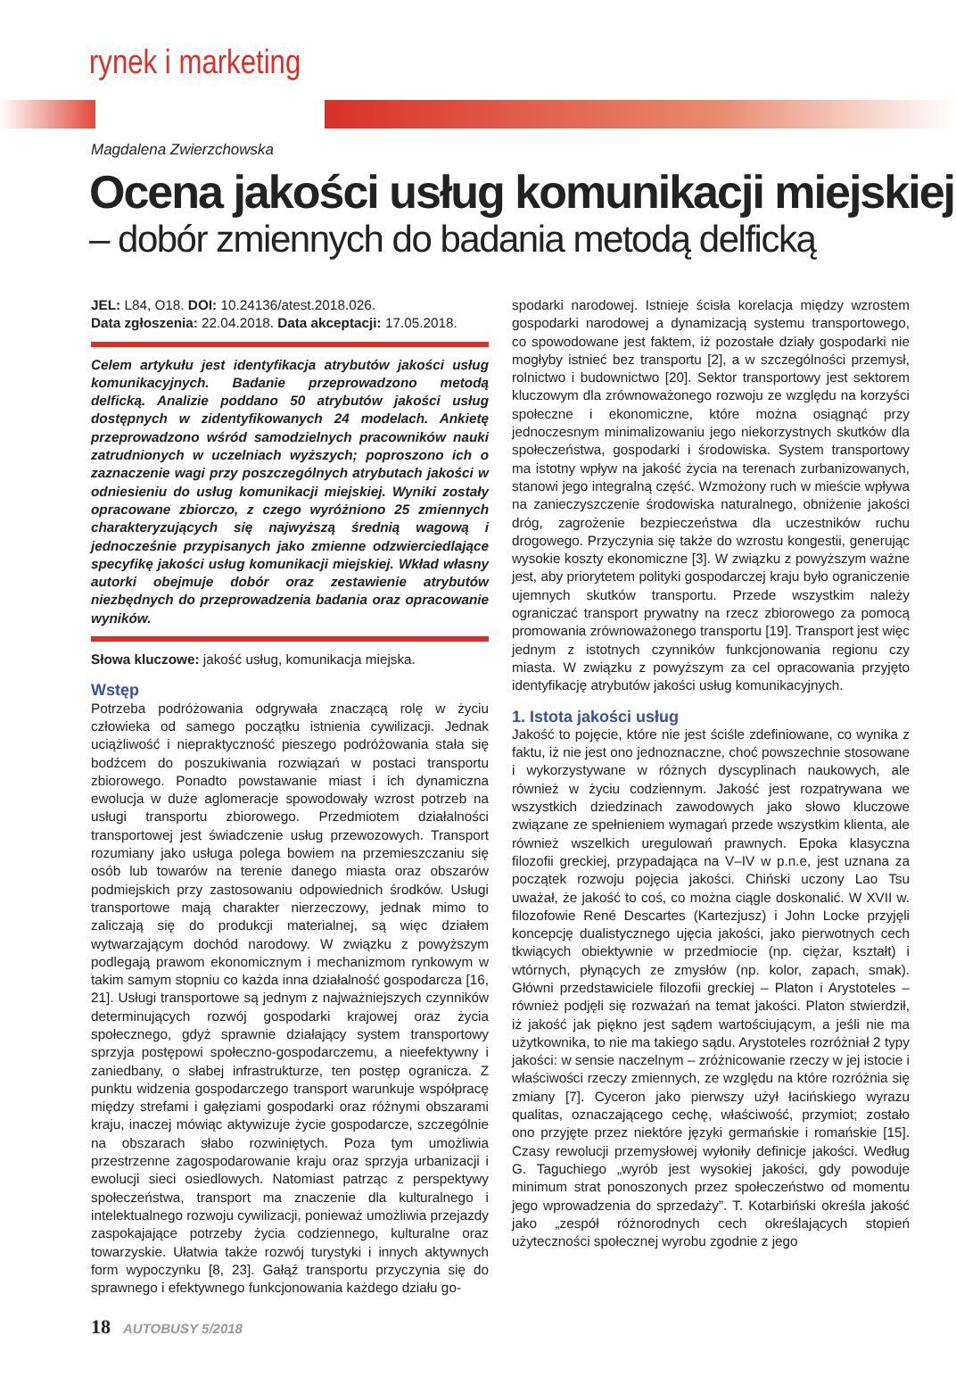rynek i marketing
Magdalena Zwierzchowska
Ocena jakości usług komunikacji miejskiej
– dobór zmiennych do badania metodą delficką
JEL: L84, O18. DOI: 10.24136/atest.2018.026.
Data zgłoszenia: 22.04.2018. Data akceptacji: 17.05.2018.
Celem artykułu jest identyfikacja atrybutów jakości usług komunikacyjnych. Badanie przeprowadzono metodą delficką. Analizie poddano 50 atrybutów jakości usług dostępnych w zidentyfikowanych 24 modelach. Ankietę przeprowadzono wśród samodzielnych pracowników nauki zatrudnionych w uczelniach wyższych; poproszono ich o zaznaczenie wagi przy poszczególnych atrybutach jakości w odniesieniu do usług komunikacji miejskiej. Wyniki zostały opracowane zbiorczo, z czego wyróżniono 25 zmiennych charakteryzujących się najwyższą średnią wagową i jednocześnie przypisanych jako zmienne odzwierciedlające specyfikę jakości usług komunikacji miejskiej. Wkład własny autorki obejmuje dobór oraz zestawienie atrybutów niezbędnych do przeprowadzenia badania oraz opracowanie wyników.
Słowa kluczowe: jakość usług, komunikacja miejska.
Wstęp
Potrzeba podróżowania odgrywała znaczącą rolę w życiu człowieka od samego początku istnienia cywilizacji. Jednak uciążliwość i niepraktyczność pieszego podróżowania stała się bodźcem do poszukiwania rozwiązań w postaci transportu zbiorowego. Ponadto powstawanie miast i ich dynamiczna ewolucja w duże aglomeracje spowodowały wzrost potrzeb na usługi transportu zbiorowego. Przedmiotem działalności transportowej jest świadczenie usług przewozowych. Transport rozumiany jako usługa polega bowiem na przemieszczaniu się osób lub towarów na terenie danego miasta oraz obszarów podmiejskich przy zastosowaniu odpowiednich środków. Usługi transportowe mają charakter nierzeczowy, jednak mimo to zaliczają się do produkcji materialnej, są więc działem wytwarzającym dochód narodowy. W związku z powyższym podlegają prawom ekonomicznym i mechanizmom rynkowym w takim samym stopniu co każda inna działalność gospodarcza [16, 21]. Usługi transportowe są jednym z najważniejszych czynników determinujących rozwój gospodarki krajowej oraz życia społecznego, gdyż sprawnie działający system transportowy sprzyja postępowi społeczno-gospodarczemu, a nieefektywny i zaniedbany, o słabej infrastrukturze, ten postęp ogranicza. Z punktu widzenia gospodarczego transport warunkuje współpracę między strefami i gałęziami gospodarki oraz różnymi obszarami kraju, inaczej mówiąc aktywizuje życie gospodarcze, szczególnie na obszarach słabo rozwiniętych. Poza tym umożliwia przestrzenne zagospodarowanie kraju oraz sprzyja urbanizacji i ewolucji sieci osiedlowych. Natomiast patrząc z perspektywy społeczeństwa, transport ma znaczenie dla kulturalnego i intelektualnego rozwoju cywilizacji, ponieważ umożliwia przejazdy zaspokajające potrzeby życia codziennego, kulturalne oraz towarzyskie. Ułatwia także rozwój turystyki i innych aktywnych form wypoczynku [8, 23]. Gałąź transportu przyczynia się do sprawnego i efektywnego funkcjonowania każdego działu go-
spodarki narodowej. Istnieje ścisła korelacja między wzrostem gospodarki narodowej a dynamizacją systemu transportowego, co spowodowane jest faktem, iż pozostałe działy gospodarki nie mogłyby istnieć bez transportu [2], a w szczególności przemysł, rolnictwo i budownictwo [20]. Sektor transportowy jest sektorem kluczowym dla zrównoważonego rozwoju ze względu na korzyści społeczne i ekonomiczne, które można osiągnąć przy jednoczesnym minimalizowaniu jego niekorzystnych skutków dla społeczeństwa, gospodarki i środowiska. System transportowy ma istotny wpływ na jakość życia na terenach zurbanizowanych, stanowi jego integralną część. Wzmożony ruch w mieście wpływa na zanieczyszczenie środowiska naturalnego, obniżenie jakości dróg, zagrożenie bezpieczeństwa dla uczestników ruchu drogowego. Przyczynia się także do wzrostu kongestii, generując wysokie koszty ekonomiczne [3]. W związku z powyższym ważne jest, aby priorytetem polityki gospodarczej kraju było ograniczenie ujemnych skutków transportu. Przede wszystkim należy ograniczać transport prywatny na rzecz zbiorowego za pomocą promowania zrównoważonego transportu [19]. Transport jest więc jednym z istotnych czynników funkcjonowania regionu czy miasta. W związku z powyższym za cel opracowania przyjęto identyfikację atrybutów jakości usług komunikacyjnych.
1. Istota jakości usług
Jakość to pojęcie, które nie jest ściśle zdefiniowane, co wynika z faktu, iż nie jest ono jednoznaczne, choć powszechnie stosowane i wykorzystywane w różnych dyscyplinach naukowych, ale również w życiu codziennym. Jakość jest rozpatrywana we wszystkich dziedzinach zawodowych jako słowo kluczowe związane ze spełnieniem wymagań przede wszystkim klienta, ale również wszelkich uregulowań prawnych. Epoka klasyczna filozofii greckiej, przypadająca na V–IV w p.n.e, jest uznana za początek rozwoju pojęcia jakości. Chiński uczony Lao Tsu uważał, że jakość to coś, co można ciągle doskonalić. W XVII w. filozofowie René Descartes (Kartezjusz) i John Locke przyjęli koncepcję dualistycznego ujęcia jakości, jako pierwotnych cech tkwiących obiektywnie w przedmiocie (np. ciężar, kształt) i wtórnych, płynących ze zmysłów (np. kolor, zapach, smak). Główni przedstawiciele filozofii greckiej – Platon i Arystoteles – również podjęli się rozważań na temat jakości. Platon stwierdził, iż jakość jak piękno jest sądem wartościującym, a jeśli nie ma użytkownika, to nie ma takiego sądu. Arystoteles rozróżniał 2 typy jakości: w sensie naczelnym – zróżnicowanie rzeczy w jej istocie i właściwości rzeczy zmiennych, ze względu na które rozróżnia się zmiany [7]. Cyceron jako pierwszy użył łacińskiego wyrazu qualitas, oznaczającego cechę, właściwość, przymiot; zostało ono przyjęte przez niektóre języki germańskie i romańskie [15]. Czasy rewolucji przemysłowej wyłoniły definicje jakości. Według G. Taguchiego „wyrób jest wysokiej jakości, gdy powoduje minimum strat ponoszonych przez społeczeństwo od momentu jego wprowadzenia do sprzedaży”. T. Kotarbiński określa jakość jako „zespół różnorodnych cech określających stopień użyteczności społecznej wyrobu zgodnie z jego
18 AUTOBUSY 5/2018